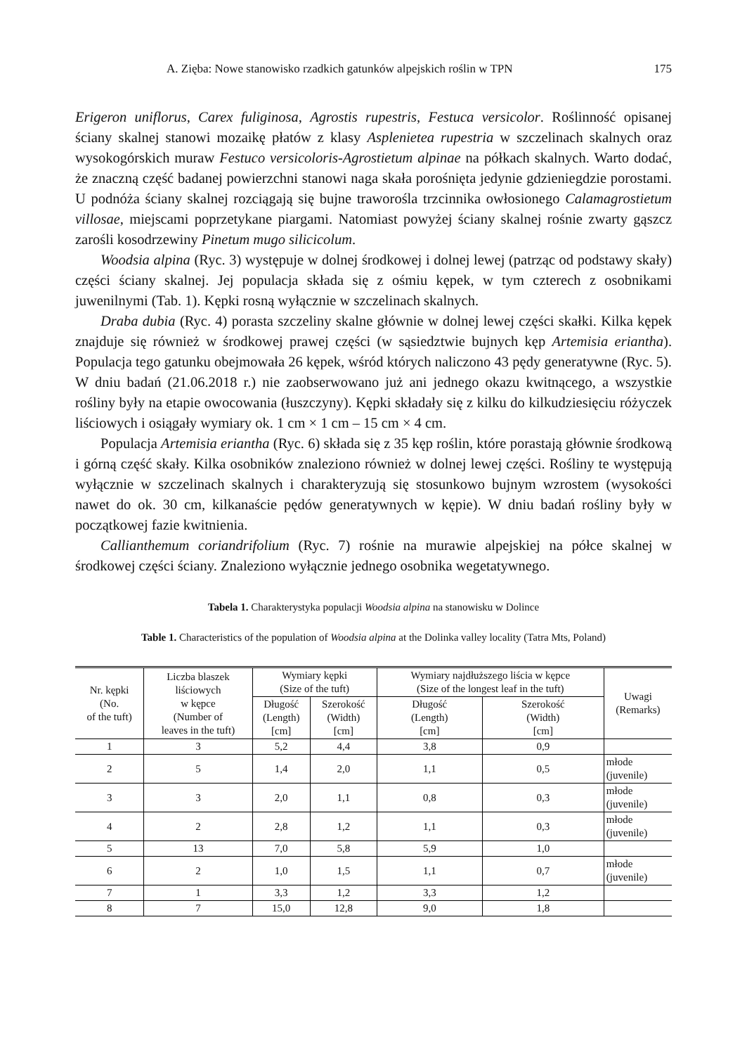A. Zięba: Nowe stanowisko rzadkich gatunków alpejskich roślin w TPN 175
Erigeron uniflorus, Carex fuliginosa, Agrostis rupestris, Festuca versicolor. Roślinność opisanej ściany skalnej stanowi mozaikę płatów z klasy Asplenietea rupestria w szczelinach skalnych oraz wysokogórskich muraw Festuco versicoloris-Agrostietum alpinae na półkach skalnych. Warto dodać, że znaczną część badanej powierzchni stanowi naga skała porośnięta jedynie gdzieniegdzie porostami. U podnóża ściany skalnej rozciągają się bujne traworośla trzcinnika owłosionego Calamagrostietum villosae, miejscami poprzetykane piargami. Natomiast powyżej ściany skalnej rośnie zwarty gąszcz zarośli kosodrzewiny Pinetum mugo silicicolum.
Woodsia alpina (Ryc. 3) występuje w dolnej środkowej i dolnej lewej (patrząc od podstawy skały) części ściany skalnej. Jej populacja składa się z ośmiu kępek, w tym czterech z osobnikami juwenilnymi (Tab. 1). Kępki rosną wyłącznie w szczelinach skalnych.
Draba dubia (Ryc. 4) porasta szczeliny skalne głównie w dolnej lewej części skałki. Kilka kępek znajduje się również w środkowej prawej części (w sąsiedztwie bujnych kęp Artemisia eriantha). Populacja tego gatunku obejmowała 26 kępek, wśród których naliczono 43 pędy generatywne (Ryc. 5). W dniu badań (21.06.2018 r.) nie zaobserwowano już ani jednego okazu kwitnącego, a wszystkie rośliny były na etapie owocowania (łuszczyny). Kępki składały się z kilku do kilkudziesięciu różyczek liściowych i osiągały wymiary ok. 1 cm × 1 cm – 15 cm × 4 cm.
Populacja Artemisia eriantha (Ryc. 6) składa się z 35 kęp roślin, które porastają głównie środkową i górną część skały. Kilka osobników znaleziono również w dolnej lewej części. Rośliny te występują wyłącznie w szczelinach skalnych i charakteryzują się stosunkowo bujnym wzrostem (wysokości nawet do ok. 30 cm, kilkanaście pędów generatywnych w kępie). W dniu badań rośliny były w początkowej fazie kwitnienia.
Callianthemum coriandrifolium (Ryc. 7) rośnie na murawie alpejskiej na półce skalnej w środkowej części ściany. Znaleziono wyłącznie jednego osobnika wegetatywnego.
Tabela 1. Charakterystyka populacji Woodsia alpina na stanowisku w Dolince
Table 1. Characteristics of the population of Woodsia alpina at the Dolinka valley locality (Tatra Mts, Poland)
| Nr. kępki (No. of the tuft) | Liczba blaszek liściowych w kępce (Number of leaves in the tuft) | Wymiary kępki (Size of the tuft) | | Wymiary najdłuższego liścia w kępce (Size of the longest leaf in the tuft) | | Uwagi (Remarks) |
| --- | --- | --- | --- | --- | --- | --- |
| | | Długość (Length) [cm] | Szerokość (Width) [cm] | Długość (Length) [cm] | Szerokość (Width) [cm] | |
| 1 | 3 | 5,2 | 4,4 | 3,8 | 0,9 | |
| 2 | 5 | 1,4 | 2,0 | 1,1 | 0,5 | młode (juvenile) |
| 3 | 3 | 2,0 | 1,1 | 0,8 | 0,3 | młode (juvenile) |
| 4 | 2 | 2,8 | 1,2 | 1,1 | 0,3 | młode (juvenile) |
| 5 | 13 | 7,0 | 5,8 | 5,9 | 1,0 | |
| 6 | 2 | 1,0 | 1,5 | 1,1 | 0,7 | młode (juvenile) |
| 7 | 1 | 3,3 | 1,2 | 3,3 | 1,2 | |
| 8 | 7 | 15,0 | 12,8 | 9,0 | 1,8 | |